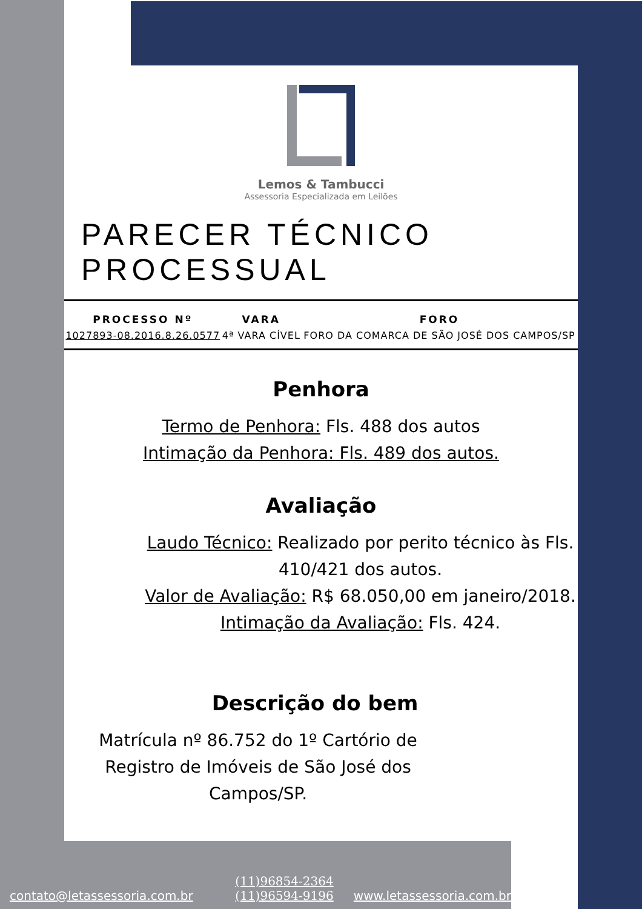Lemos & Tambucci
Assessoria Especializada em Leilões
PARECER TÉCNICO PROCESSUAL
| PROCESSO Nº | VARA | FORO |
| --- | --- | --- |
| 1027893-08.2016.8.26.0577 | 4ª VARA CÍVEL | FORO DA COMARCA DE SÃO JOSÉ DOS CAMPOS/SP |
Penhora
Termo de Penhora: Fls. 488 dos autos
Intimação da Penhora: Fls. 489 dos autos.
Avaliação
Laudo Técnico: Realizado por perito técnico às Fls. 410/421 dos autos.
Valor de Avaliação: R$ 68.050,00 em janeiro/2018.
Intimação da Avaliação: Fls. 424.
Descrição do bem
Matrícula nº 86.752 do 1º Cartório de Registro de Imóveis de São José dos Campos/SP.
contato@letassessoria.com.br
(11)96854-2364
(11)96594-9196
www.letassessoria.com.br